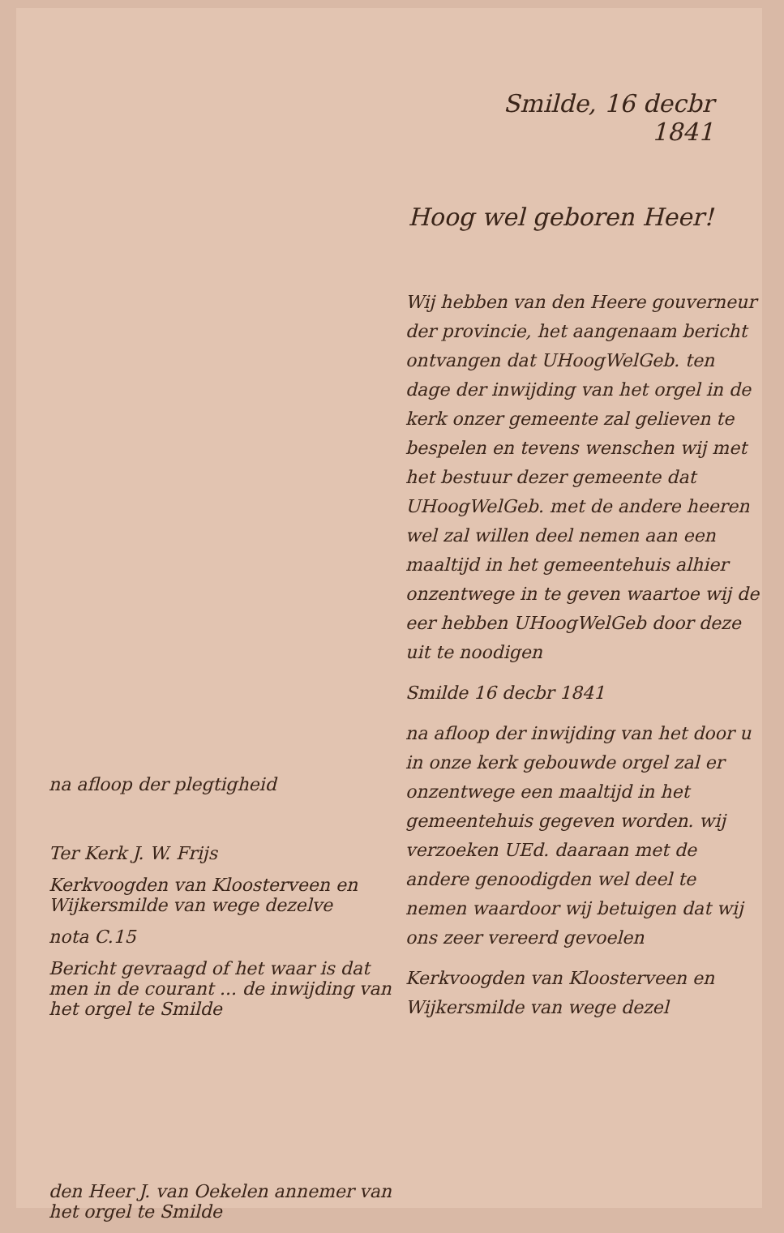Smilde, 16 decbr
1841
Hoog wel geboren Heer!
na afloop der plegtigheid
Ter Kerk J. W. Frijs
Kerkvoogden van Kloosterveen en Wijkersmilde van wege dezelve
nota C.15
Bericht gevraagd of het waar is dat men in de courant ... de inwijding van het orgel te Smilde
den Heer J. van Oekelen annemer van het orgel te Smilde
Wij hebben van den Heere gouverneur der provincie, het aangenaam bericht ontvangen dat UHoogWelGeb. ten dage der inwijding van het orgel in de kerk onzer gemeente zal gelieven te bespelen en tevens wenschen wij met het bestuur dezer gemeente dat UHoogWelGeb. met de andere heeren wel zal willen deel nemen aan een maaltijd in het gemeentehuis alhier onzentwege in te geven waartoe wij de eer hebben UHoogWelGeb door deze uit te noodigen
Smilde 16 decbr 1841
na afloop der inwijding van het door u in onze kerk gebouwde orgel zal er onzentwege een maaltijd in het gemeentehuis gegeven worden. wij verzoeken UEd. daaraan met de andere genoodigden wel deel te nemen waardoor wij betuigen dat wij ons zeer vereerd gevoelen
Kerkvoogden van Kloosterveen en Wijkersmilde van wege dezel